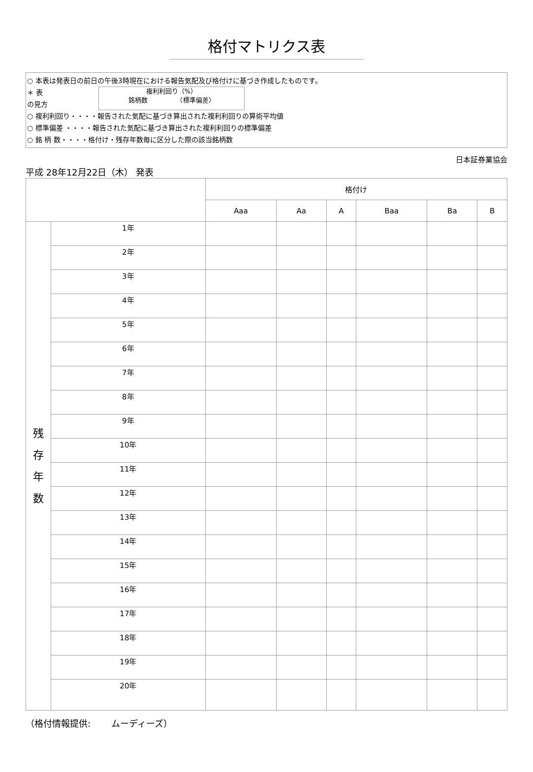格付マトリクス表
○ 本表は発表日の前日の午後3時現在における報告気配及び格付けに基づき作成したものです。
＊ 表の見方
複利利回り（%）
銘柄数　　　　　（標準偏差）
○ 複利利回り・・・・報告された気配に基づき算出された複利利回りの算術平均値
○ 標準偏差 ・・・・報告された気配に基づき算出された複利利回りの標準偏差
○ 銘 柄 数・・・・格付け・残存年数毎に区分した際の該当銘柄数
日本証券業協会
平成 28年12月22日（木） 発表
| | | 格付け | | | | | |
| | | Aaa | Aa | A | Baa | Ba | B |
| 残 存 年 数 | 1年 | | | | | | |
| | 2年 | | | | | | |
| | 3年 | | | | | | |
| | 4年 | | | | | | |
| | 5年 | | | | | | |
| | 6年 | | | | | | |
| | 7年 | | | | | | |
| | 8年 | | | | | | |
| | 9年 | | | | | | |
| | 10年 | | | | | | |
| | 11年 | | | | | | |
| | 12年 | | | | | | |
| | 13年 | | | | | | |
| | 14年 | | | | | | |
| | 15年 | | | | | | |
| | 16年 | | | | | | |
| | 17年 | | | | | | |
| | 18年 | | | | | | |
| | 19年 | | | | | | |
| | 20年 | | | | | | |
（格付情報提供: 　　ムーディーズ）